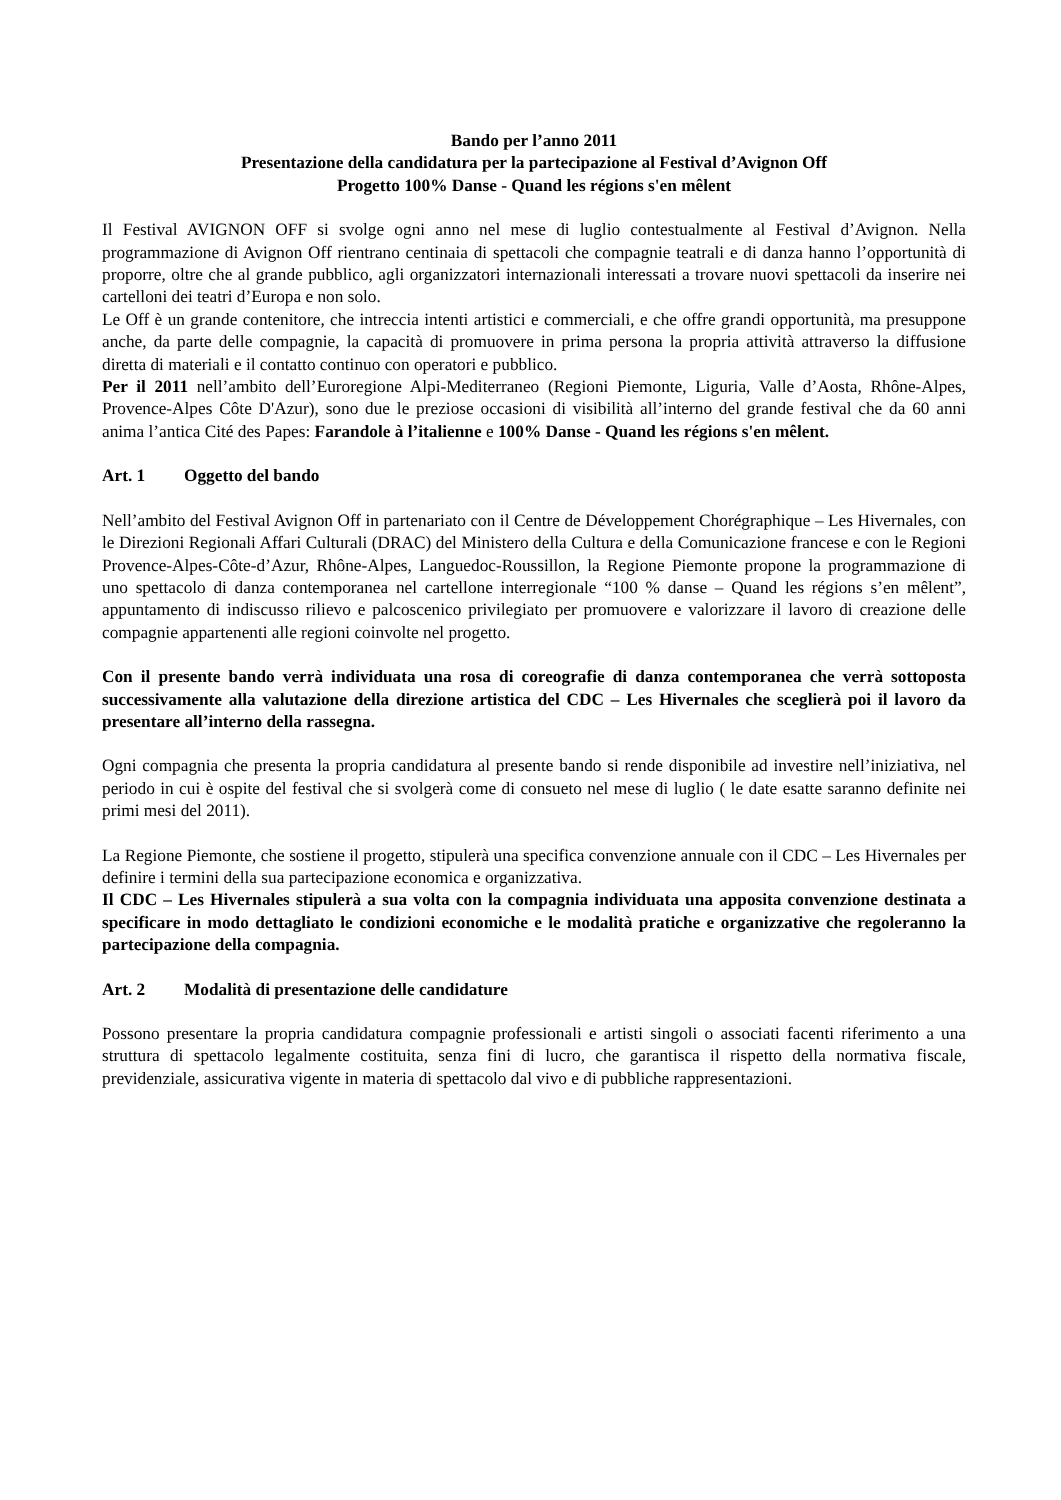Bando per l’anno 2011
Presentazione della candidatura per la partecipazione al Festival d’Avignon Off
Progetto 100% Danse - Quand les régions s'en mêlent
Il Festival AVIGNON OFF si svolge ogni anno nel mese di luglio contestualmente al Festival d’Avignon. Nella programmazione di Avignon Off rientrano centinaia di spettacoli che compagnie teatrali e di danza hanno l’opportunità di proporre, oltre che al grande pubblico, agli organizzatori internazionali interessati a trovare nuovi spettacoli da inserire nei cartelloni dei teatri d’Europa e non solo.
Le Off è un grande contenitore, che intreccia intenti artistici e commerciali, e che offre grandi opportunità, ma presuppone anche, da parte delle compagnie, la capacità di promuovere in prima persona la propria attività attraverso la diffusione diretta di materiali e il contatto continuo con operatori e pubblico.
Per il 2011 nell’ambito dell’Euroregione Alpi-Mediterraneo (Regioni Piemonte, Liguria, Valle d’Aosta, Rhône-Alpes, Provence-Alpes Côte D'Azur), sono due le preziose occasioni di visibilità all’interno del grande festival che da 60 anni anima l’antica Cité des Papes: Farandole à l’italienne e 100% Danse - Quand les régions s'en mêlent.
Art. 1 Oggetto del bando
Nell’ambito del Festival Avignon Off in partenariato con il Centre de Développement Chorégraphique – Les Hivernales, con le Direzioni Regionali Affari Culturali (DRAC) del Ministero della Cultura e della Comunicazione francese e con le Regioni Provence-Alpes-Côte-d’Azur, Rhône-Alpes, Languedoc-Roussillon, la Regione Piemonte propone la programmazione di uno spettacolo di danza contemporanea nel cartellone interregionale “100 % danse – Quand les régions s’en mêlent”, appuntamento di indiscusso rilievo e palcoscenico privilegiato per promuovere e valorizzare il lavoro di creazione delle compagnie appartenenti alle regioni coinvolte nel progetto.
Con il presente bando verrà individuata una rosa di coreografie di danza contemporanea che verrà sottoposta successivamente alla valutazione della direzione artistica del CDC – Les Hivernales che sceglierà poi il lavoro da presentare all’interno della rassegna.
Ogni compagnia che presenta la propria candidatura al presente bando si rende disponibile ad investire nell’iniziativa, nel periodo in cui è ospite del festival che si svolgerà come di consueto nel mese di luglio ( le date esatte saranno definite nei primi mesi del 2011).
La Regione Piemonte, che sostiene il progetto, stipulerà una specifica convenzione annuale con il CDC – Les Hivernales per definire i termini della sua partecipazione economica e organizzativa.
Il CDC – Les Hivernales stipulerà a sua volta con la compagnia individuata una apposita convenzione destinata a specificare in modo dettagliato le condizioni economiche e le modalità pratiche e organizzative che regoleranno la partecipazione della compagnia.
Art. 2 Modalità di presentazione delle candidature
Possono presentare la propria candidatura compagnie professionali e artisti singoli o associati facenti riferimento a una struttura di spettacolo legalmente costituita, senza fini di lucro, che garantisca il rispetto della normativa fiscale, previdenziale, assicurativa vigente in materia di spettacolo dal vivo e di pubbliche rappresentazioni.